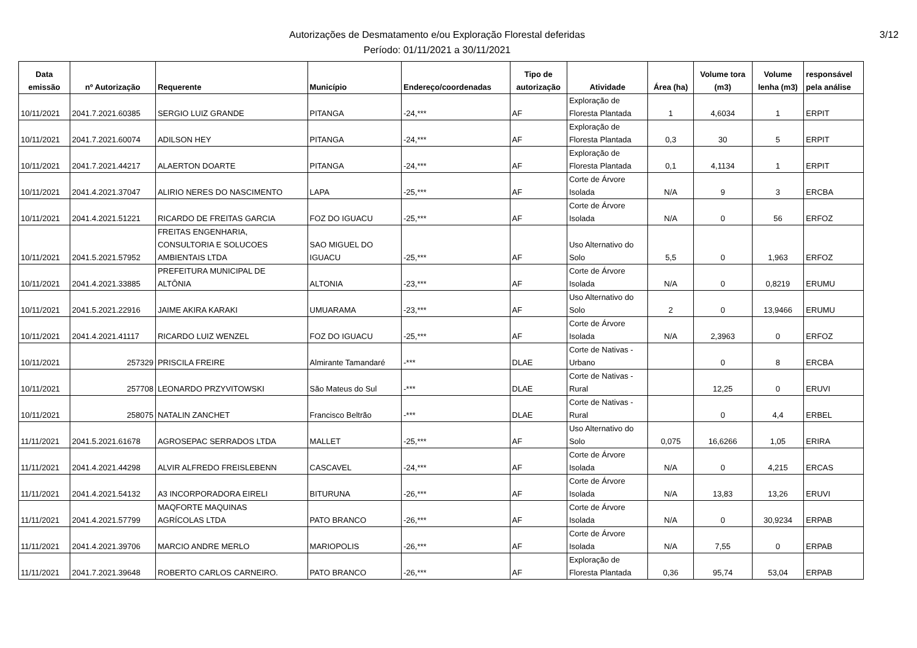Autorizações de Desmatamento e/ou Exploração Florestal deferidas
Período: 01/11/2021 a 30/11/2021
3/12
| Data emissão | nº Autorização | Requerente | Município | Endereço/coordenadas | Tipo de autorização | Atividade | Área (ha) | Volume tora (m3) | Volume lenha (m3) | responsável pela análise |
| --- | --- | --- | --- | --- | --- | --- | --- | --- | --- | --- |
| 10/11/2021 | 2041.7.2021.60385 | SERGIO LUIZ GRANDE | PITANGA | -24,*** | AF | Exploração de Floresta Plantada | 1 | 4,6034 | 1 | ERPIT |
| 10/11/2021 | 2041.7.2021.60074 | ADILSON HEY | PITANGA | -24,*** | AF | Exploração de Floresta Plantada | 0,3 | 30 | 5 | ERPIT |
| 10/11/2021 | 2041.7.2021.44217 | ALAERTON DOARTE | PITANGA | -24,*** | AF | Exploração de Floresta Plantada | 0,1 | 4,1134 | 1 | ERPIT |
| 10/11/2021 | 2041.4.2021.37047 | ALIRIO NERES DO NASCIMENTO | LAPA | -25,*** | AF | Corte de Árvore Isolada | N/A | 9 | 3 | ERCBA |
| 10/11/2021 | 2041.4.2021.51221 | RICARDO DE FREITAS GARCIA | FOZ DO IGUACU | -25,*** | AF | Corte de Árvore Isolada | N/A | 0 | 56 | ERFOZ |
| 10/11/2021 | 2041.5.2021.57952 | FREITAS ENGENHARIA, CONSULTORIA E SOLUCOES AMBIENTAIS LTDA | SAO MIGUEL DO IGUACU | -25,*** | AF | Uso Alternativo do Solo | 5,5 | 0 | 1,963 | ERFOZ |
| 10/11/2021 | 2041.4.2021.33885 | PREFEITURA MUNICIPAL DE ALTÔNIA | ALTONIA | -23,*** | AF | Corte de Árvore Isolada | N/A | 0 | 0,8219 | ERUMU |
| 10/11/2021 | 2041.5.2021.22916 | JAIME AKIRA KARAKI | UMUARAMA | -23,*** | AF | Uso Alternativo do Solo | 2 | 0 | 13,9466 | ERUMU |
| 10/11/2021 | 2041.4.2021.41117 | RICARDO LUIZ WENZEL | FOZ DO IGUACU | -25,*** | AF | Corte de Árvore Isolada | N/A | 2,3963 | 0 | ERFOZ |
| 10/11/2021 | 257329 | PRISCILA FREIRE | Almirante Tamandaré | -*** | DLAE | Corte de Nativas - Urbano | | 0 | 8 | ERCBA |
| 10/11/2021 | 257708 | LEONARDO PRZYVITOWSKI | São Mateus do Sul | -*** | DLAE | Corte de Nativas - Rural | | 12,25 | 0 | ERUVI |
| 10/11/2021 | 258075 | NATALIN ZANCHET | Francisco Beltrão | -*** | DLAE | Corte de Nativas - Rural | | 0 | 4,4 | ERBEL |
| 11/11/2021 | 2041.5.2021.61678 | AGROSEPAC SERRADOS LTDA | MALLET | -25,*** | AF | Uso Alternativo do Solo | 0,075 | 16,6266 | 1,05 | ERIRA |
| 11/11/2021 | 2041.4.2021.44298 | ALVIR ALFREDO FREISLEBENN | CASCAVEL | -24,*** | AF | Corte de Árvore Isolada | N/A | 0 | 4,215 | ERCAS |
| 11/11/2021 | 2041.4.2021.54132 | A3 INCORPORADORA EIRELI | BITURUNA | -26,*** | AF | Corte de Árvore Isolada | N/A | 13,83 | 13,26 | ERUVI |
| 11/11/2021 | 2041.4.2021.57799 | MAQFORTE MAQUINAS AGRÍCOLAS LTDA | PATO BRANCO | -26,*** | AF | Corte de Árvore Isolada | N/A | 0 | 30,9234 | ERPAB |
| 11/11/2021 | 2041.4.2021.39706 | MARCIO ANDRE MERLO | MARIOPOLIS | -26,*** | AF | Corte de Árvore Isolada | N/A | 7,55 | 0 | ERPAB |
| 11/11/2021 | 2041.7.2021.39648 | ROBERTO CARLOS CARNEIRO. | PATO BRANCO | -26,*** | AF | Exploração de Floresta Plantada | 0,36 | 95,74 | 53,04 | ERPAB |